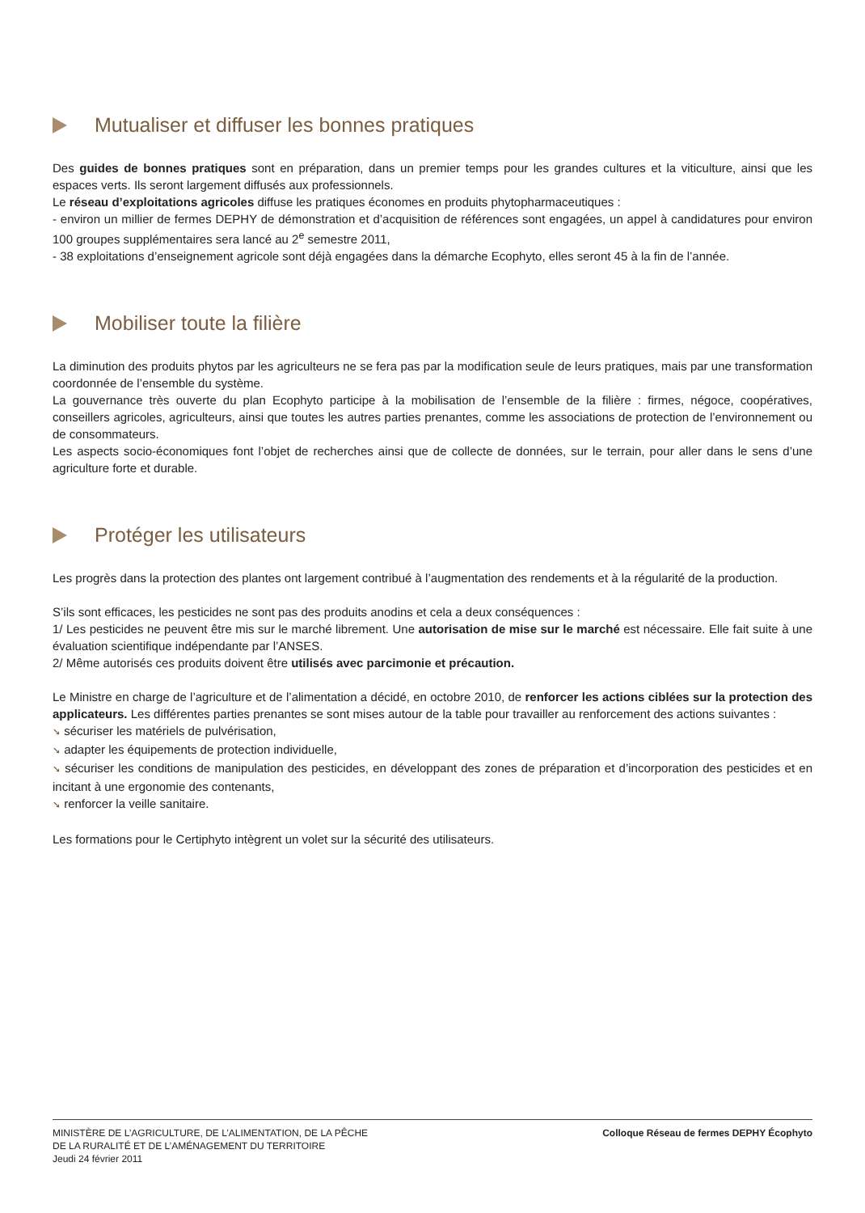Mutualiser et diffuser les bonnes pratiques
Des guides de bonnes pratiques sont en préparation, dans un premier temps pour les grandes cultures et la viticulture, ainsi que les espaces verts. Ils seront largement diffusés aux professionnels.
Le réseau d’exploitations agricoles diffuse les pratiques économes en produits phytopharmaceutiques :
- environ un millier de fermes DEPHY de démonstration et d’acquisition de références sont engagées, un appel à candidatures pour environ 100 groupes supplémentaires sera lancé au 2<sup>e</sup> semestre 2011,
- 38 exploitations d’enseignement agricole sont déjà engagées dans la démarche Ecophyto, elles seront 45 à la fin de l’année.
Mobiliser toute la filière
La diminution des produits phytos par les agriculteurs ne se fera pas par la modification seule de leurs pratiques, mais par une transformation coordonnée de l’ensemble du système.
La gouvernance très ouverte du plan Ecophyto participe à la mobilisation de l’ensemble de la filière : firmes, négoce, coopératives, conseillers agricoles, agriculteurs, ainsi que toutes les autres parties prenantes, comme les associations de protection de l’environnement ou de consommateurs.
Les aspects socio-économiques font l’objet de recherches ainsi que de collecte de données, sur le terrain, pour aller dans le sens d’une agriculture forte et durable.
Protéger les utilisateurs
Les progrès dans la protection des plantes ont largement contribué à l’augmentation des rendements et à la régularité de la production.
S’ils sont efficaces, les pesticides ne sont pas des produits anodins et cela a deux conséquences :
1/ Les pesticides ne peuvent être mis sur le marché librement. Une autorisation de mise sur le marché est nécessaire. Elle fait suite à une évaluation scientifique indépendante par l’ANSES.
2/ Même autorisés ces produits doivent être utilisés avec parcimonie et précaution.
Le Ministre en charge de l’agriculture et de l’alimentation a décidé, en octobre 2010, de renforcer les actions ciblées sur la protection des applicateurs. Les différentes parties prenantes se sont mises autour de la table pour travailler au renforcement des actions suivantes :
➘ sécuriser les matériels de pulvérisation,
➘ adapter les équipements de protection individuelle,
➘ sécuriser les conditions de manipulation des pesticides, en développant des zones de préparation et d’incorporation des pesticides et en incitant à une ergonomie des contenants,
➘ renforcer la veille sanitaire.
Les formations pour le Certiphyto intègrent un volet sur la sécurité des utilisateurs.
MINISTÈRE DE L’AGRICULTURE, DE L’ALIMENTATION, DE LA PÊCHE
DE LA RURALITÉ ET DE L’AMÉNAGEMENT DU TERRITOIRE
Jeudi 24 février 2011
Colloque Réseau de fermes DEPHY Écophyto